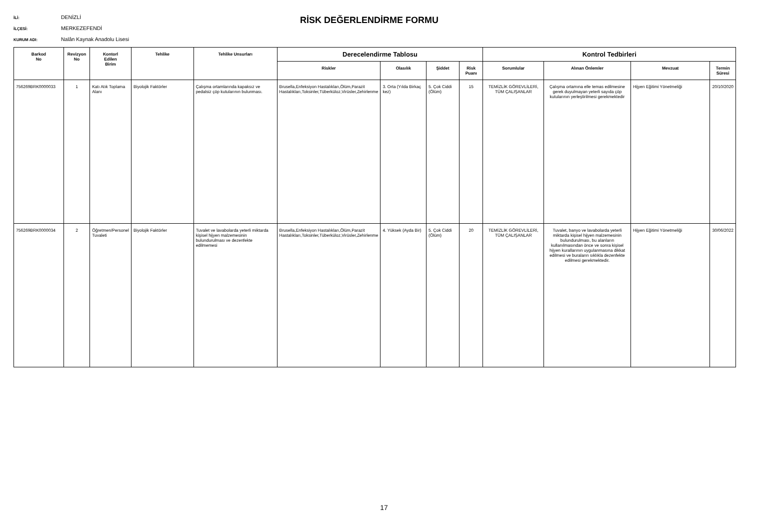İLİ: DENİZLİ
İLÇESİ: MERKEZEFENDİ
KURUM ADI: Nalân Kaynak Anadolu Lisesi
RİSK DEĞERLENDİRME FORMU
| Barkod No | Revizyon No | Kontorl Edilen Birim | Tehlike | Tehlike Unsurları | Derecelendirme Tablosu | | | | Kontrol Tedbirleri | | | |
| --- | --- | --- | --- | --- | --- | --- | --- | --- | --- | --- | --- | --- |
| | | | | | Riskler | Olasılık | Şiddet | Risk Puanı | Sorumlular | Alınan Önlemler | Mevzuat | Termin Süresi |
| 756269BRK0000033 | 1 | Katı Atık Toplama Alanı | Biyolojik Faktörler | Çalışma ortamlarında kapaksız ve pedalsiz çöp kutularının bulunması. | Brusella,Enfeksiyon Hastalıkları,Ölüm,Parazit Hastalıkları,Toksinler,Tüberküloz,Virüsler,Zehirlenme | 3. Orta (Yılda Birkaç kez) | 5. Çok Ciddi (Ölüm) | 15 | TEMİZLİK GÖREVLİLERİ, TÜM ÇALIŞANLAR | Çalışma ortamına elle temas edilmesine gerek duyulmayan yeterli sayıda çöp kutularının yerleştirilmesi gerekmektedir | Hijyen Eğitimi Yönetmeliği | 20/10/2020 |
| 756269BRK0000034 | 2 | Öğretmen/Personel Tuvaleti | Biyolojik Faktörler | Tuvalet ve lavabolarda yeterli miktarda kişisel hijyen malzemesinin bulundurulması ve dezenfekte edilmemesi | Brusella,Enfeksiyon Hastalıkları,Ölüm,Parazit Hastalıkları,Toksinler,Tüberküloz,Virüsler,Zehirlenme | 4. Yüksek (Ayda Bir) | 5. Çok Ciddi (Ölüm) | 20 | TEMİZLİK GÖREVLİLERİ, TÜM ÇALIŞANLAR | Tuvalet, banyo ve lavabolarda yeterli miktarda kişisel hijyen malzemesinin bulundurulması, bu alanların kullanılmasından önce ve sonra kişisel hijyen kurallarının uygulanmasına dikkat edilmesi ve buraların sıklıkla dezenfekte edilmesi gerekmektedir. | Hijyen Eğitimi Yönetmeliği | 30/06/2022 |
17